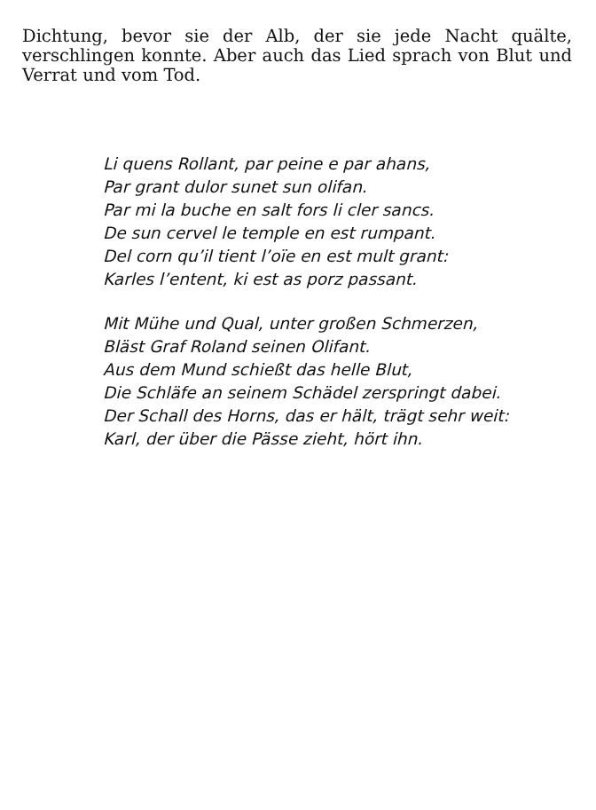Dichtung, bevor sie der Alb, der sie jede Nacht quälte, verschlingen konnte. Aber auch das Lied sprach von Blut und Verrat und vom Tod.
Li quens Rollant, par peine e par ahans,
Par grant dulor sunet sun olifan.
Par mi la buche en salt fors li cler sancs.
De sun cervel le temple en est rumpant.
Del corn qu’il tient l’oïe en est mult grant:
Karles l’entent, ki est as porz passant.
Mit Mühe und Qual, unter großen Schmerzen,
Bläst Graf Roland seinen Olifant.
Aus dem Mund schießt das helle Blut,
Die Schläfe an seinem Schädel zerspringt dabei.
Der Schall des Horns, das er hält, trägt sehr weit:
Karl, der über die Pässe zieht, hört ihn.